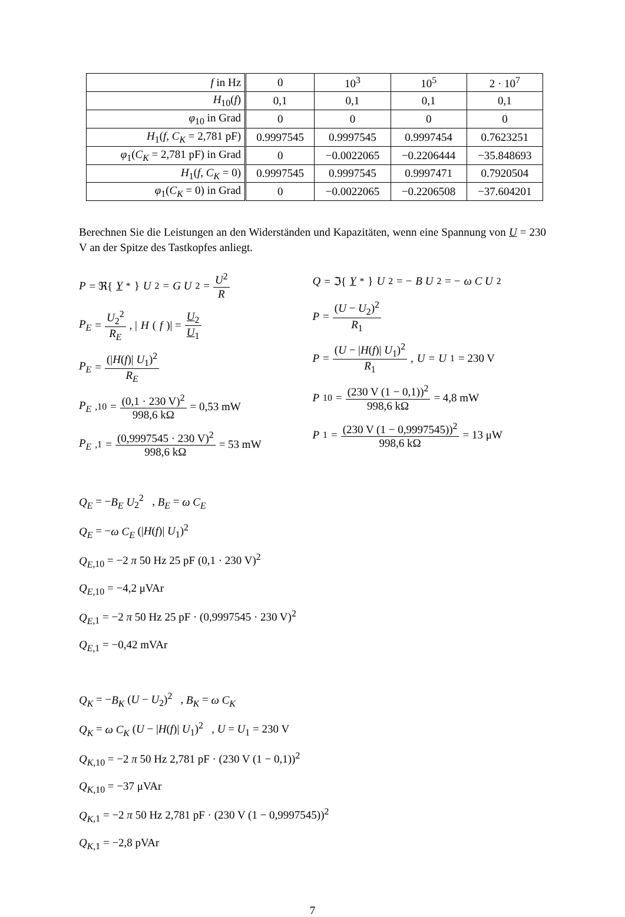| f in Hz | 0 | 10<sup>3</sup> | 10<sup>5</sup> | 2 · 10<sup>7</sup> |
| H<sub>10</sub>( f ) | 0,1 | 0,1 | 0,1 | 0,1 |
| φ<sub>10</sub> in Grad | 0 | 0 | 0 | 0 |
| H<sub>1</sub>( f , C<sub>K</sub> = 2,781 pF) | 0.9997545 | 0.9997545 | 0.9997454 | 0.7623251 |
| φ<sub>1</sub>( C<sub>K</sub> = 2,781 pF) in Grad | 0 | −0.0022065 | −0.2206444 | −35.848693 |
| H<sub>1</sub>( f , C<sub>K</sub> = 0) | 0.9997545 | 0.9997545 | 0.9997471 | 0.7920504 |
| φ<sub>1</sub>( C<sub>K</sub> = 0) in Grad | 0 | −0.0022065 | −0.2206508 | −37.604201 |
Berechnen Sie die Leistungen an den Widerständen und Kapazitäten, wenn eine Spannung von U = 230 V an der Spitze des Tastkopfes anliegt.
P = ℜ{ Y<sup>*</sup>} U<sup>2</sup> = G U<sup>2</sup> = U<sup>2</sup> R
P<sub>E</sub> = U<sub>2</sub><sup>2</sup> R<sub>E</sub> , | H (f)| = U<sub>2</sub> U<sub>1</sub>
P<sub>E</sub> = (|H(f)| U<sub>1</sub>)<sup>2</sup> R<sub>E</sub>
P<sub>E</sub><sub>,10</sub> = (0,1 · 230 V)<sup>2</sup> 998,6 kΩ = 0,53 mW
P<sub>E</sub><sub>,1</sub> = (0,9997545 · 230 V)<sup>2</sup> 998,6 kΩ = 53 mW
Q = ℑ{ Y<sup>*</sup>} U<sup>2</sup> = − B U<sup>2</sup> = − ω C U<sup>2</sup>
P = (U − U<sub>2</sub>)<sup>2</sup> R<sub>1</sub>
P = (U − |H(f)| U<sub>1</sub>)<sup>2</sup> R<sub>1</sub> , U = U<sub>1</sub> = 230 V
P<sub>10</sub> = (230 V (1 − 0,1))<sup>2</sup> 998,6 kΩ = 4,8 mW
P<sub>1</sub> = (230 V (1 − 0,9997545))<sup>2</sup> 998,6 kΩ = 13 μW
Q<sub>E</sub> = −B<sub>E</sub> U<sub>2</sub><sup>2</sup> , B<sub>E</sub> = ω C<sub>E</sub>
Q<sub>E</sub> = −ω C<sub>E</sub> (|H(f)| U<sub>1</sub>)<sup>2</sup>
Q<sub>E</sub><sub>,10</sub> = −2 π 50 Hz 25 pF (0,1 · 230 V)<sup>2</sup>
Q<sub>E</sub><sub>,10</sub> = −4,2 μVAr
Q<sub>E</sub><sub>,1</sub> = −2 π 50 Hz 25 pF · (0,9997545 · 230 V)<sup>2</sup>
Q<sub>E</sub><sub>,1</sub> = −0,42 mVAr
Q<sub>K</sub> = −B<sub>K</sub> (U − U<sub>2</sub>)<sup>2</sup> , B<sub>K</sub> = ω C<sub>K</sub>
Q<sub>K</sub> = ω C<sub>K</sub> (U − |H(f)| U<sub>1</sub>)<sup>2</sup> , U = U<sub>1</sub> = 230 V
Q<sub>K</sub><sub>,10</sub> = −2 π 50 Hz 2,781 pF · (230 V (1 − 0,1))<sup>2</sup>
Q<sub>K</sub><sub>,10</sub> = −37 μVAr
Q<sub>K</sub><sub>,1</sub> = −2 π 50 Hz 2,781 pF · (230 V (1 − 0,9997545))<sup>2</sup>
Q<sub>K</sub><sub>,1</sub> = −2,8 pVAr
7